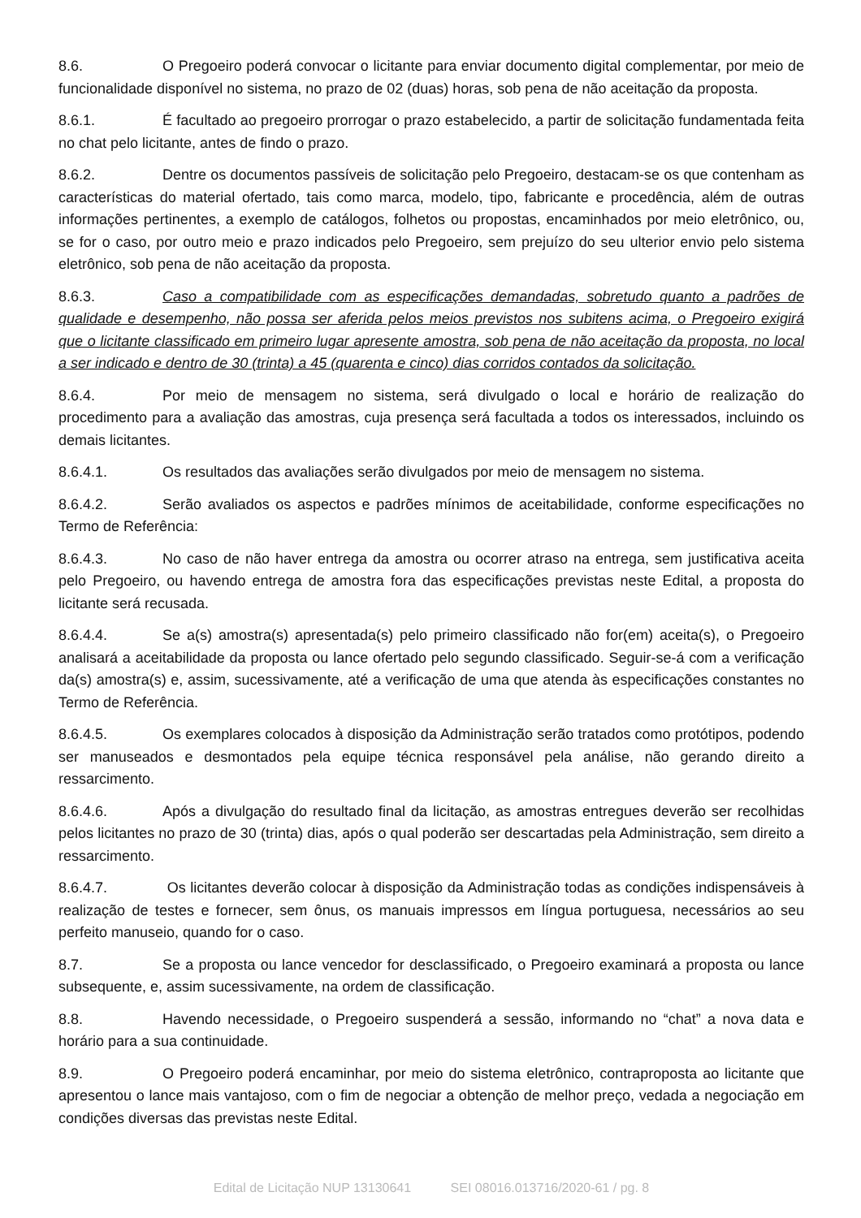8.6. O Pregoeiro poderá convocar o licitante para enviar documento digital complementar, por meio de funcionalidade disponível no sistema, no prazo de 02 (duas) horas, sob pena de não aceitação da proposta.
8.6.1. É facultado ao pregoeiro prorrogar o prazo estabelecido, a partir de solicitação fundamentada feita no chat pelo licitante, antes de findo o prazo.
8.6.2. Dentre os documentos passíveis de solicitação pelo Pregoeiro, destacam-se os que contenham as características do material ofertado, tais como marca, modelo, tipo, fabricante e procedência, além de outras informações pertinentes, a exemplo de catálogos, folhetos ou propostas, encaminhados por meio eletrônico, ou, se for o caso, por outro meio e prazo indicados pelo Pregoeiro, sem prejuízo do seu ulterior envio pelo sistema eletrônico, sob pena de não aceitação da proposta.
8.6.3. Caso a compatibilidade com as especificações demandadas, sobretudo quanto a padrões de qualidade e desempenho, não possa ser aferida pelos meios previstos nos subitens acima, o Pregoeiro exigirá que o licitante classificado em primeiro lugar apresente amostra, sob pena de não aceitação da proposta, no local a ser indicado e dentro de 30 (trinta) a 45 (quarenta e cinco) dias corridos contados da solicitação.
8.6.4. Por meio de mensagem no sistema, será divulgado o local e horário de realização do procedimento para a avaliação das amostras, cuja presença será facultada a todos os interessados, incluindo os demais licitantes.
8.6.4.1. Os resultados das avaliações serão divulgados por meio de mensagem no sistema.
8.6.4.2. Serão avaliados os aspectos e padrões mínimos de aceitabilidade, conforme especificações no Termo de Referência:
8.6.4.3. No caso de não haver entrega da amostra ou ocorrer atraso na entrega, sem justificativa aceita pelo Pregoeiro, ou havendo entrega de amostra fora das especificações previstas neste Edital, a proposta do licitante será recusada.
8.6.4.4. Se a(s) amostra(s) apresentada(s) pelo primeiro classificado não for(em) aceita(s), o Pregoeiro analisará a aceitabilidade da proposta ou lance ofertado pelo segundo classificado. Seguir-se-á com a verificação da(s) amostra(s) e, assim, sucessivamente, até a verificação de uma que atenda às especificações constantes no Termo de Referência.
8.6.4.5. Os exemplares colocados à disposição da Administração serão tratados como protótipos, podendo ser manuseados e desmontados pela equipe técnica responsável pela análise, não gerando direito a ressarcimento.
8.6.4.6. Após a divulgação do resultado final da licitação, as amostras entregues deverão ser recolhidas pelos licitantes no prazo de 30 (trinta) dias, após o qual poderão ser descartadas pela Administração, sem direito a ressarcimento.
8.6.4.7. Os licitantes deverão colocar à disposição da Administração todas as condições indispensáveis à realização de testes e fornecer, sem ônus, os manuais impressos em língua portuguesa, necessários ao seu perfeito manuseio, quando for o caso.
8.7. Se a proposta ou lance vencedor for desclassificado, o Pregoeiro examinará a proposta ou lance subsequente, e, assim sucessivamente, na ordem de classificação.
8.8. Havendo necessidade, o Pregoeiro suspenderá a sessão, informando no “chat” a nova data e horário para a sua continuidade.
8.9. O Pregoeiro poderá encaminhar, por meio do sistema eletrônico, contraproposta ao licitante que apresentou o lance mais vantajoso, com o fim de negociar a obtenção de melhor preço, vedada a negociação em condições diversas das previstas neste Edital.
Edital de Licitação NUP 13130641 SEI 08016.013716/2020-61 / pg. 8